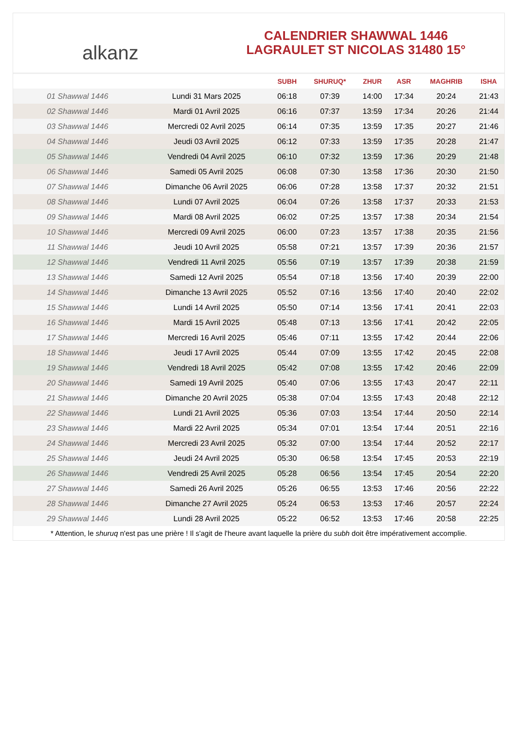alkanz
CALENDRIER SHAWWAL 1446
LAGRAULET ST NICOLAS 31480 15°
| | | SUBH | SHURUQ* | ZHUR | ASR | MAGHRIB | ISHA |
| --- | --- | --- | --- | --- | --- | --- | --- |
| 01 Shawwal 1446 | Lundi 31 Mars 2025 | 06:18 | 07:39 | 14:00 | 17:34 | 20:24 | 21:43 |
| 02 Shawwal 1446 | Mardi 01 Avril 2025 | 06:16 | 07:37 | 13:59 | 17:34 | 20:26 | 21:44 |
| 03 Shawwal 1446 | Mercredi 02 Avril 2025 | 06:14 | 07:35 | 13:59 | 17:35 | 20:27 | 21:46 |
| 04 Shawwal 1446 | Jeudi 03 Avril 2025 | 06:12 | 07:33 | 13:59 | 17:35 | 20:28 | 21:47 |
| 05 Shawwal 1446 | Vendredi 04 Avril 2025 | 06:10 | 07:32 | 13:59 | 17:36 | 20:29 | 21:48 |
| 06 Shawwal 1446 | Samedi 05 Avril 2025 | 06:08 | 07:30 | 13:58 | 17:36 | 20:30 | 21:50 |
| 07 Shawwal 1446 | Dimanche 06 Avril 2025 | 06:06 | 07:28 | 13:58 | 17:37 | 20:32 | 21:51 |
| 08 Shawwal 1446 | Lundi 07 Avril 2025 | 06:04 | 07:26 | 13:58 | 17:37 | 20:33 | 21:53 |
| 09 Shawwal 1446 | Mardi 08 Avril 2025 | 06:02 | 07:25 | 13:57 | 17:38 | 20:34 | 21:54 |
| 10 Shawwal 1446 | Mercredi 09 Avril 2025 | 06:00 | 07:23 | 13:57 | 17:38 | 20:35 | 21:56 |
| 11 Shawwal 1446 | Jeudi 10 Avril 2025 | 05:58 | 07:21 | 13:57 | 17:39 | 20:36 | 21:57 |
| 12 Shawwal 1446 | Vendredi 11 Avril 2025 | 05:56 | 07:19 | 13:57 | 17:39 | 20:38 | 21:59 |
| 13 Shawwal 1446 | Samedi 12 Avril 2025 | 05:54 | 07:18 | 13:56 | 17:40 | 20:39 | 22:00 |
| 14 Shawwal 1446 | Dimanche 13 Avril 2025 | 05:52 | 07:16 | 13:56 | 17:40 | 20:40 | 22:02 |
| 15 Shawwal 1446 | Lundi 14 Avril 2025 | 05:50 | 07:14 | 13:56 | 17:41 | 20:41 | 22:03 |
| 16 Shawwal 1446 | Mardi 15 Avril 2025 | 05:48 | 07:13 | 13:56 | 17:41 | 20:42 | 22:05 |
| 17 Shawwal 1446 | Mercredi 16 Avril 2025 | 05:46 | 07:11 | 13:55 | 17:42 | 20:44 | 22:06 |
| 18 Shawwal 1446 | Jeudi 17 Avril 2025 | 05:44 | 07:09 | 13:55 | 17:42 | 20:45 | 22:08 |
| 19 Shawwal 1446 | Vendredi 18 Avril 2025 | 05:42 | 07:08 | 13:55 | 17:42 | 20:46 | 22:09 |
| 20 Shawwal 1446 | Samedi 19 Avril 2025 | 05:40 | 07:06 | 13:55 | 17:43 | 20:47 | 22:11 |
| 21 Shawwal 1446 | Dimanche 20 Avril 2025 | 05:38 | 07:04 | 13:55 | 17:43 | 20:48 | 22:12 |
| 22 Shawwal 1446 | Lundi 21 Avril 2025 | 05:36 | 07:03 | 13:54 | 17:44 | 20:50 | 22:14 |
| 23 Shawwal 1446 | Mardi 22 Avril 2025 | 05:34 | 07:01 | 13:54 | 17:44 | 20:51 | 22:16 |
| 24 Shawwal 1446 | Mercredi 23 Avril 2025 | 05:32 | 07:00 | 13:54 | 17:44 | 20:52 | 22:17 |
| 25 Shawwal 1446 | Jeudi 24 Avril 2025 | 05:30 | 06:58 | 13:54 | 17:45 | 20:53 | 22:19 |
| 26 Shawwal 1446 | Vendredi 25 Avril 2025 | 05:28 | 06:56 | 13:54 | 17:45 | 20:54 | 22:20 |
| 27 Shawwal 1446 | Samedi 26 Avril 2025 | 05:26 | 06:55 | 13:53 | 17:46 | 20:56 | 22:22 |
| 28 Shawwal 1446 | Dimanche 27 Avril 2025 | 05:24 | 06:53 | 13:53 | 17:46 | 20:57 | 22:24 |
| 29 Shawwal 1446 | Lundi 28 Avril 2025 | 05:22 | 06:52 | 13:53 | 17:46 | 20:58 | 22:25 |
* Attention, le shuruq n'est pas une prière ! Il s'agit de l'heure avant laquelle la prière du subh doit être impérativement accomplie.